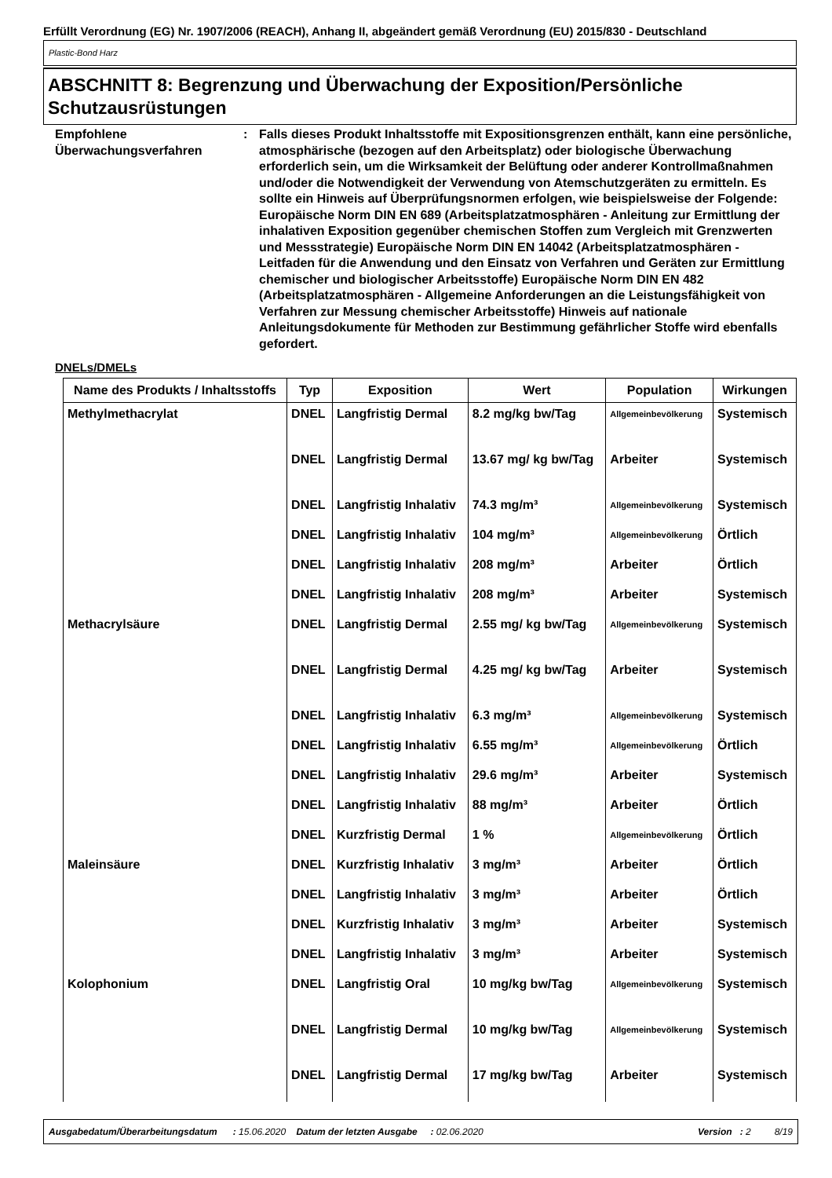Erfüllt Verordnung (EG) Nr. 1907/2006 (REACH), Anhang II, abgeändert gemäß Verordnung (EU) 2015/830 - Deutschland
Plastic-Bond Harz
ABSCHNITT 8: Begrenzung und Überwachung der Exposition/Persönliche Schutzausrüstungen
Empfohlene Überwachungsverfahren
: Falls dieses Produkt Inhaltsstoffe mit Expositionsgrenzen enthält, kann eine persönliche, atmosphärische (bezogen auf den Arbeitsplatz) oder biologische Überwachung erforderlich sein, um die Wirksamkeit der Belüftung oder anderer Kontrollmaßnahmen und/oder die Notwendigkeit der Verwendung von Atemschutzgeräten zu ermitteln. Es sollte ein Hinweis auf Überprüfungsnormen erfolgen, wie beispielsweise der Folgende: Europäische Norm DIN EN 689 (Arbeitsplatzatmosphären - Anleitung zur Ermittlung der inhalativen Exposition gegenüber chemischen Stoffen zum Vergleich mit Grenzwerten und Messstrategie) Europäische Norm DIN EN 14042 (Arbeitsplatzatmosphären - Leitfaden für die Anwendung und den Einsatz von Verfahren und Geräten zur Ermittlung chemischer und biologischer Arbeitsstoffe) Europäische Norm DIN EN 482 (Arbeitsplatzatmosphären - Allgemeine Anforderungen an die Leistungsfähigkeit von Verfahren zur Messung chemischer Arbeitsstoffe) Hinweis auf nationale Anleitungsdokumente für Methoden zur Bestimmung gefährlicher Stoffe wird ebenfalls gefordert.
DNELs/DMELs
| Name des Produkts / Inhaltsstoffs | Typ | Exposition | Wert | Population | Wirkungen |
| --- | --- | --- | --- | --- | --- |
| Methylmethacrylat | DNEL | Langfristig Dermal | 8.2 mg/kg bw/Tag | Allgemeinbevölkerung | Systemisch |
| | DNEL | Langfristig Dermal | 13.67 mg/ kg bw/Tag | Arbeiter | Systemisch |
| | DNEL | Langfristig Inhalativ | 74.3 mg/m³ | Allgemeinbevölkerung | Systemisch |
| | DNEL | Langfristig Inhalativ | 104 mg/m³ | Allgemeinbevölkerung | Örtlich |
| | DNEL | Langfristig Inhalativ | 208 mg/m³ | Arbeiter | Örtlich |
| | DNEL | Langfristig Inhalativ | 208 mg/m³ | Arbeiter | Systemisch |
| Methacrylsäure | DNEL | Langfristig Dermal | 2.55 mg/ kg bw/Tag | Allgemeinbevölkerung | Systemisch |
| | DNEL | Langfristig Dermal | 4.25 mg/ kg bw/Tag | Arbeiter | Systemisch |
| | DNEL | Langfristig Inhalativ | 6.3 mg/m³ | Allgemeinbevölkerung | Systemisch |
| | DNEL | Langfristig Inhalativ | 6.55 mg/m³ | Allgemeinbevölkerung | Örtlich |
| | DNEL | Langfristig Inhalativ | 29.6 mg/m³ | Arbeiter | Systemisch |
| | DNEL | Langfristig Inhalativ | 88 mg/m³ | Arbeiter | Örtlich |
| | DNEL | Kurzfristig Dermal | 1 % | Allgemeinbevölkerung | Örtlich |
| Maleinsäure | DNEL | Kurzfristig Inhalativ | 3 mg/m³ | Arbeiter | Örtlich |
| | DNEL | Langfristig Inhalativ | 3 mg/m³ | Arbeiter | Örtlich |
| | DNEL | Kurzfristig Inhalativ | 3 mg/m³ | Arbeiter | Systemisch |
| | DNEL | Langfristig Inhalativ | 3 mg/m³ | Arbeiter | Systemisch |
| Kolophonium | DNEL | Langfristig Oral | 10 mg/kg bw/Tag | Allgemeinbevölkerung | Systemisch |
| | DNEL | Langfristig Dermal | 10 mg/kg bw/Tag | Allgemeinbevölkerung | Systemisch |
| | DNEL | Langfristig Dermal | 17 mg/kg bw/Tag | Arbeiter | Systemisch |
Ausgabedatum/Überarbeitungsdatum : 15.06.2020 Datum der letzten Ausgabe : 02.06.2020 Version : 2 8/19